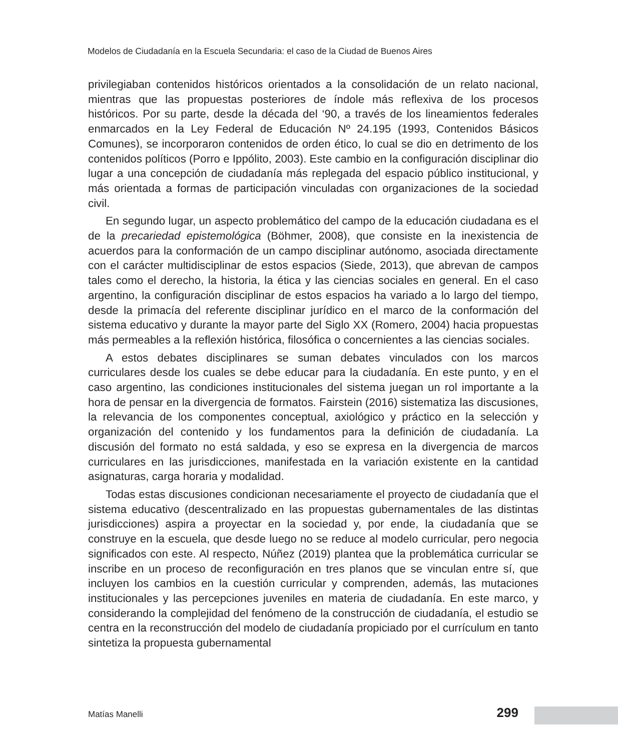Modelos de Ciudadanía en la Escuela Secundaria: el caso de la Ciudad de Buenos Aires
privilegiaban contenidos históricos orientados a la consolidación de un relato nacional, mientras que las propuestas posteriores de índole más reflexiva de los procesos históricos. Por su parte, desde la década del ‘90, a través de los lineamientos federales enmarcados en la Ley Federal de Educación Nº 24.195 (1993, Contenidos Básicos Comunes), se incorporaron contenidos de orden ético, lo cual se dio en detrimento de los contenidos políticos (Porro e Ippólito, 2003). Este cambio en la configuración disciplinar dio lugar a una concepción de ciudadanía más replegada del espacio público institucional, y más orientada a formas de participación vinculadas con organizaciones de la sociedad civil.
En segundo lugar, un aspecto problemático del campo de la educación ciudadana es el de la precariedad epistemológica (Böhmer, 2008), que consiste en la inexistencia de acuerdos para la conformación de un campo disciplinar autónomo, asociada directamente con el carácter multidisciplinar de estos espacios (Siede, 2013), que abrevan de campos tales como el derecho, la historia, la ética y las ciencias sociales en general. En el caso argentino, la configuración disciplinar de estos espacios ha variado a lo largo del tiempo, desde la primacía del referente disciplinar jurídico en el marco de la conformación del sistema educativo y durante la mayor parte del Siglo XX (Romero, 2004) hacia propuestas más permeables a la reflexión histórica, filosófica o concernientes a las ciencias sociales.
A estos debates disciplinares se suman debates vinculados con los marcos curriculares desde los cuales se debe educar para la ciudadanía. En este punto, y en el caso argentino, las condiciones institucionales del sistema juegan un rol importante a la hora de pensar en la divergencia de formatos. Fairstein (2016) sistematiza las discusiones, la relevancia de los componentes conceptual, axiológico y práctico en la selección y organización del contenido y los fundamentos para la definición de ciudadanía. La discusión del formato no está saldada, y eso se expresa en la divergencia de marcos curriculares en las jurisdicciones, manifestada en la variación existente en la cantidad asignaturas, carga horaria y modalidad.
Todas estas discusiones condicionan necesariamente el proyecto de ciudadanía que el sistema educativo (descentralizado en las propuestas gubernamentales de las distintas jurisdicciones) aspira a proyectar en la sociedad y, por ende, la ciudadanía que se construye en la escuela, que desde luego no se reduce al modelo curricular, pero negocia significados con este. Al respecto, Núñez (2019) plantea que la problemática curricular se inscribe en un proceso de reconfiguración en tres planos que se vinculan entre sí, que incluyen los cambios en la cuestión curricular y comprenden, además, las mutaciones institucionales y las percepciones juveniles en materia de ciudadanía. En este marco, y considerando la complejidad del fenómeno de la construcción de ciudadanía, el estudio se centra en la reconstrucción del modelo de ciudadanía propiciado por el currículum en tanto sintetiza la propuesta gubernamental
Matías Manelli 299